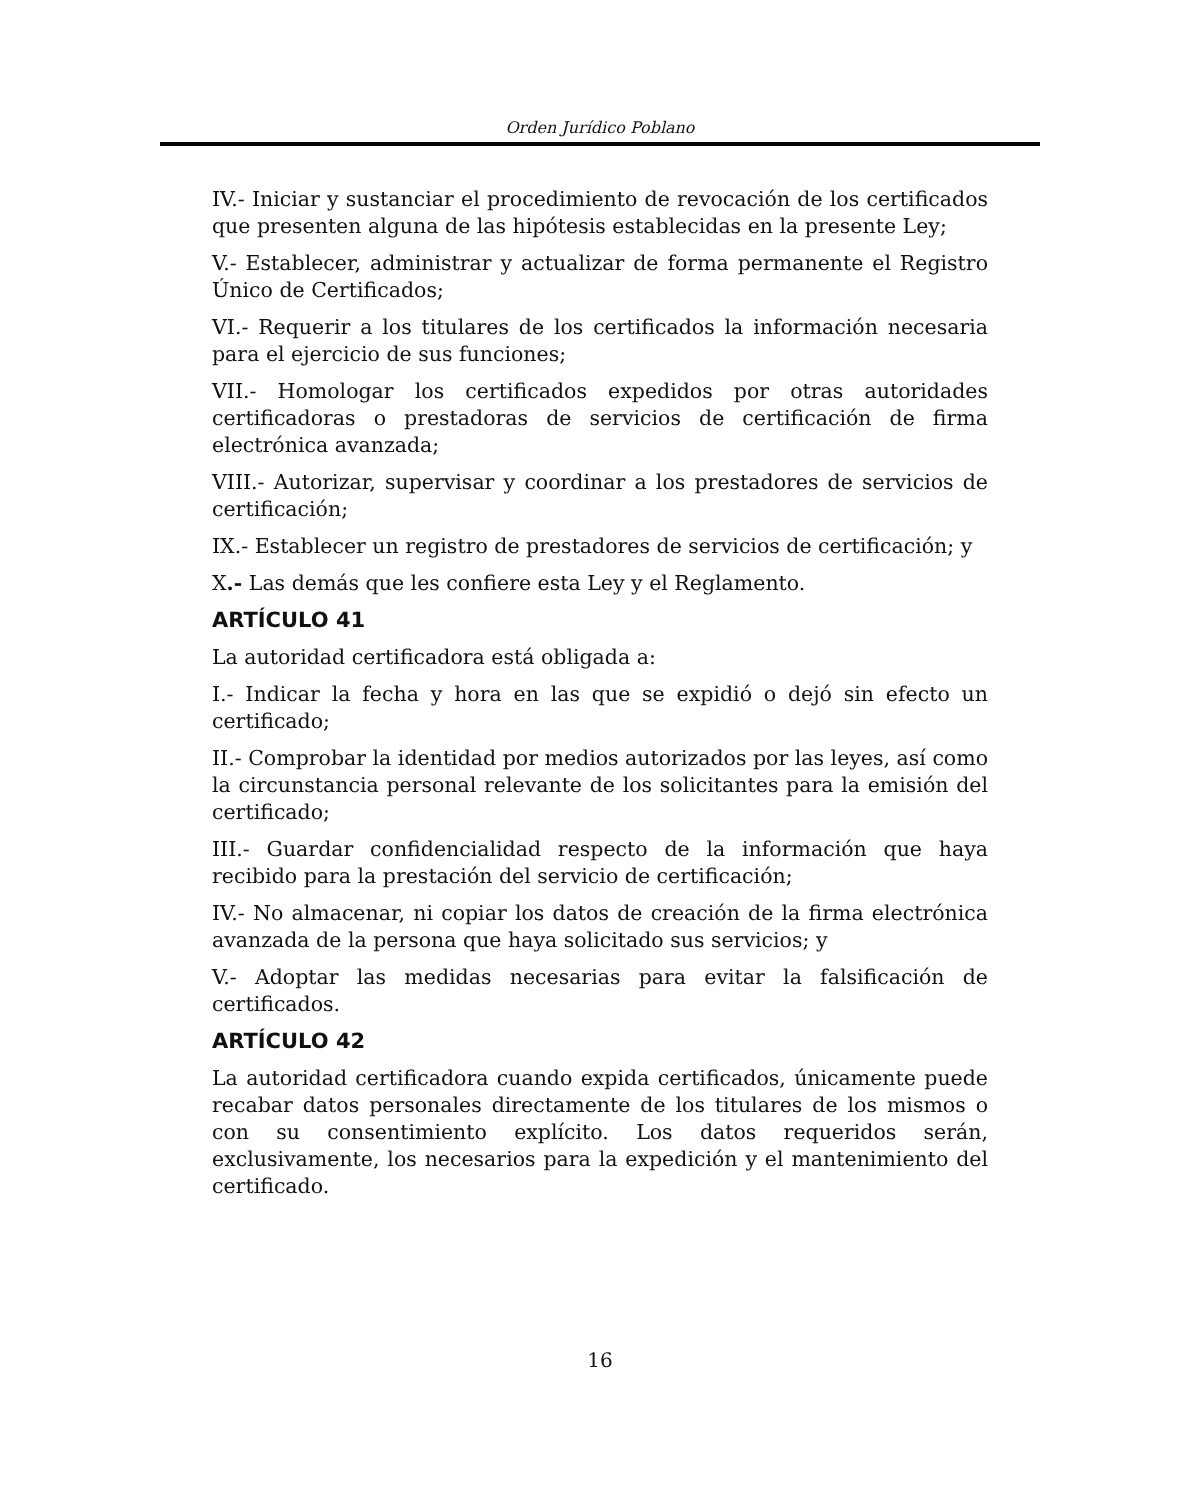Orden Jurídico Poblano
IV.- Iniciar y sustanciar el procedimiento de revocación de los certificados que presenten alguna de las hipótesis establecidas en la presente Ley;
V.- Establecer, administrar y actualizar de forma permanente el Registro Único de Certificados;
VI.- Requerir a los titulares de los certificados la información necesaria para el ejercicio de sus funciones;
VII.- Homologar los certificados expedidos por otras autoridades certificadoras o prestadoras de servicios de certificación de firma electrónica avanzada;
VIII.- Autorizar, supervisar y coordinar a los prestadores de servicios de certificación;
IX.- Establecer un registro de prestadores de servicios de certificación; y
X.- Las demás que les confiere esta Ley y el Reglamento.
ARTÍCULO 41
La autoridad certificadora está obligada a:
I.- Indicar la fecha y hora en las que se expidió o dejó sin efecto un certificado;
II.- Comprobar la identidad por medios autorizados por las leyes, así como la circunstancia personal relevante de los solicitantes para la emisión del certificado;
III.- Guardar confidencialidad respecto de la información que haya recibido para la prestación del servicio de certificación;
IV.- No almacenar, ni copiar los datos de creación de la firma electrónica avanzada de la persona que haya solicitado sus servicios; y
V.- Adoptar las medidas necesarias para evitar la falsificación de certificados.
ARTÍCULO 42
La autoridad certificadora cuando expida certificados, únicamente puede recabar datos personales directamente de los titulares de los mismos o con su consentimiento explícito. Los datos requeridos serán, exclusivamente, los necesarios para la expedición y el mantenimiento del certificado.
16